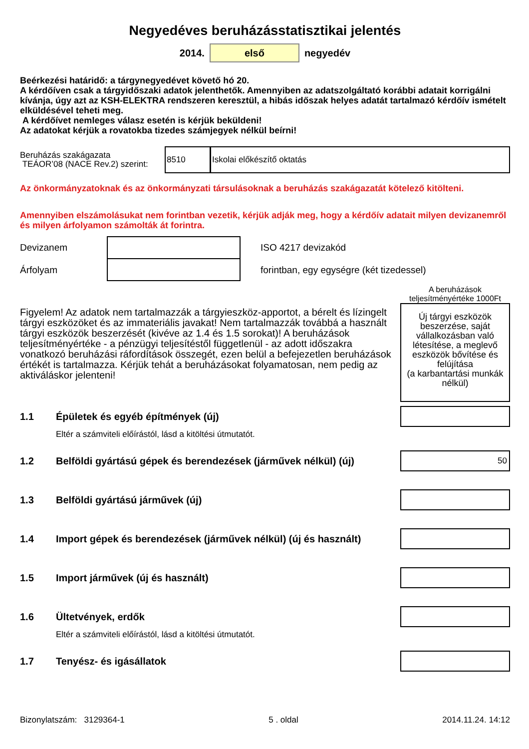Negyedéves beruházásstatisztikai jelentés
2014.
első
negyedév
Beérkezési határidő: a tárgynegyedévet követő hó 20.
A kérdőíven csak a tárgyidőszaki adatok jelenthetők. Amennyiben az adatszolgáltató korábbi adatait korrigálni kívánja, úgy azt az KSH-ELEKTRA rendszeren keresztül, a hibás időszak helyes adatát tartalmazó kérdőív ismételt elküldésével teheti meg.
A kérdőívet nemleges válasz esetén is kérjük beküldeni!
Az adatokat kérjük a rovatokba tizedes számjegyek nélkül beírni!
Beruházás szakágazata
TEÁOR’08 (NACE Rev.2) szerint:
8510 Iskolai előkészítő oktatás
Az önkormányzatoknak és az önkormányzati társulásoknak a beruházás szakágazatát kötelező kitölteni.
Amennyiben elszámolásukat nem forintban vezetik, kérjük adják meg, hogy a kérdőív adatait milyen devizanemről és milyen árfolyamon számolták át forintra.
Devizanem ISO 4217 devizakód
Árfolyam
forintban, egy egységre (két tizedessel)
A beruházások teljesítményértéke 1000Ft
Figyelem! Az adatok nem tartalmazzák a tárgyieszköz-apportot, a bérelt és lízingelt tárgyi eszközöket és az immateriális javakat! Nem tartalmazzák továbbá a használt tárgyi eszközök beszerzését (kivéve az 1.4 és 1.5 sorokat)! A beruházások teljesítményértéke - a pénzügyi teljesítéstől függetlenül - az adott időszakra vonatkozó beruházási ráfordítások összegét, ezen belül a befejezetlen beruházások értékét is tartalmazza. Kérjük tehát a beruházásokat folyamatosan, nem pedig az aktiváláskor jelenteni!
Új tárgyi eszközök beszerzése, saját vállalkozásban való létesítése, a meglevő eszközök bővítése és felújítása
(a karbantartási munkák nélkül)
1.1 Épületek és egyéb építmények (új)
Eltér a számviteli előírástól, lásd a kitöltési útmutatót.
1.2 Belföldi gyártású gépek és berendezések (járművek nélkül) (új)
50
1.3 Belföldi gyártású járművek (új)
1.4 Import gépek és berendezések (járművek nélkül) (új és használt)
1.5 Import járművek (új és használt)
1.6 Ültetvények, erdők
Eltér a számviteli előírástól, lásd a kitöltési útmutatót.
1.7 Tenyész- és igásállatok
Bizonylatszám: 3129364-1 5 . oldal 2014.11.24. 14:12